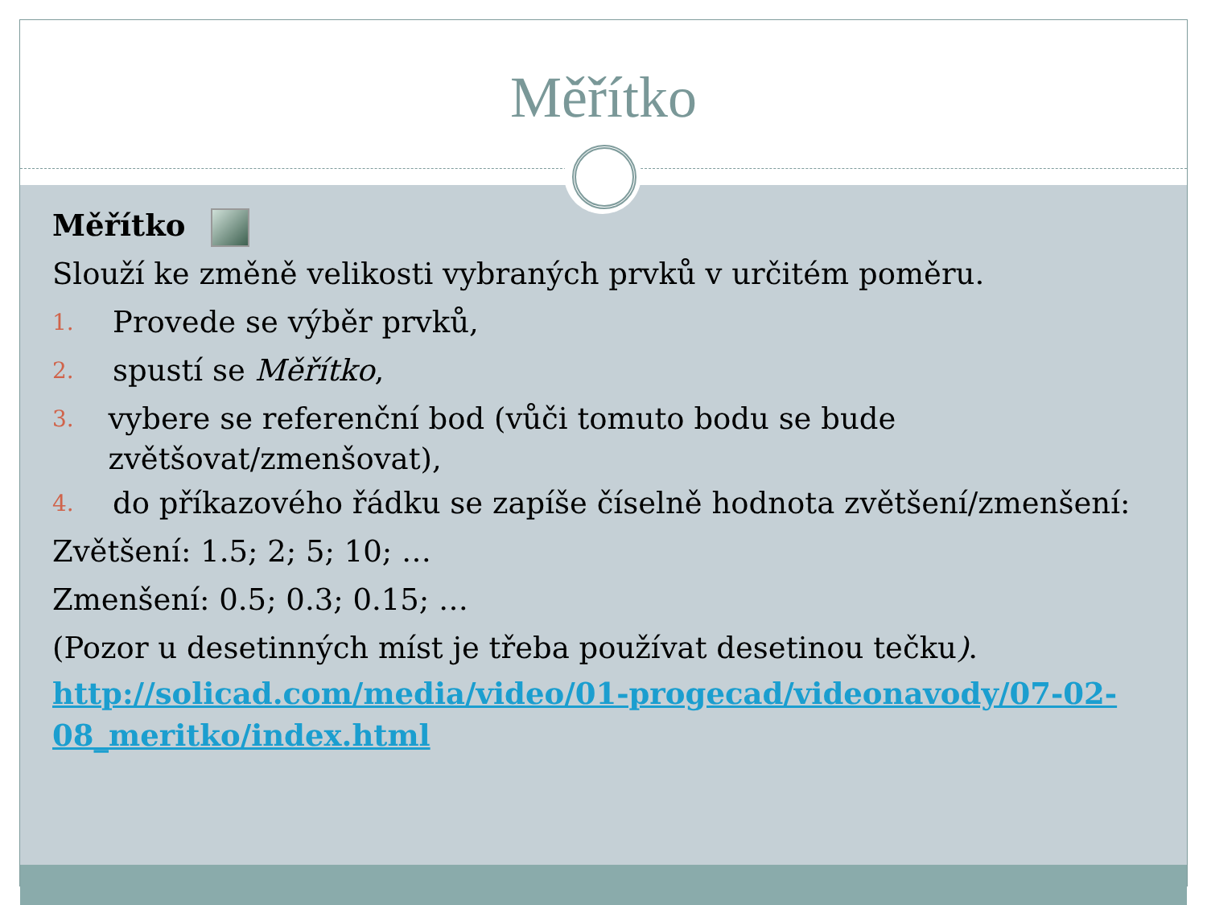Měřítko
Měřítko
Slouží ke změně velikosti vybraných prvků v určitém poměru.
1. Provede se výběr prvků,
2. spustí se Měřítko,
3. vybere se referenční bod (vůči tomuto bodu se bude zvětšovat/zmenšovat),
4. do příkazového řádku se zapíše číselně hodnota zvětšení/zmenšení:
Zvětšení: 1.5; 2; 5; 10; …
Zmenšení: 0.5; 0.3; 0.15; …
(Pozor u desetinných míst je třeba používat desetinou tečku).
http://solicad.com/media/video/01-progecad/videonavody/07-02-08_meritko/index.html